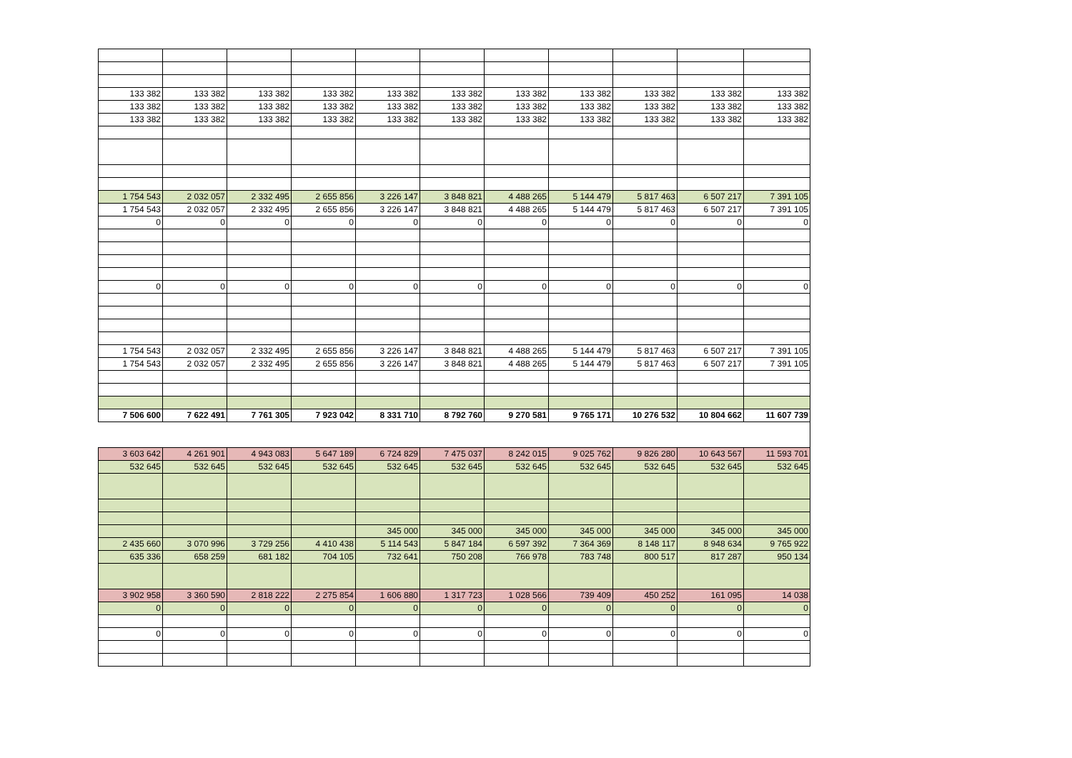| 133 382 | 133 382 | 133 382 | 133 382 | 133 382 | 133 382 | 133 382 | 133 382 | 133 382 | 133 382 | 133 382 |
| 133 382 | 133 382 | 133 382 | 133 382 | 133 382 | 133 382 | 133 382 | 133 382 | 133 382 | 133 382 | 133 382 |
| 133 382 | 133 382 | 133 382 | 133 382 | 133 382 | 133 382 | 133 382 | 133 382 | 133 382 | 133 382 | 133 382 |
| 1 754 543 | 2 032 057 | 2 332 495 | 2 655 856 | 3 226 147 | 3 848 821 | 4 488 265 | 5 144 479 | 5 817 463 | 6 507 217 | 7 391 105 |
| 1 754 543 | 2 032 057 | 2 332 495 | 2 655 856 | 3 226 147 | 3 848 821 | 4 488 265 | 5 144 479 | 5 817 463 | 6 507 217 | 7 391 105 |
| 0 | 0 | 0 | 0 | 0 | 0 | 0 | 0 | 0 | 0 | 0 |
| 0 | 0 | 0 | 0 | 0 | 0 | 0 | 0 | 0 | 0 | 0 |
| 1 754 543 | 2 032 057 | 2 332 495 | 2 655 856 | 3 226 147 | 3 848 821 | 4 488 265 | 5 144 479 | 5 817 463 | 6 507 217 | 7 391 105 |
| 1 754 543 | 2 032 057 | 2 332 495 | 2 655 856 | 3 226 147 | 3 848 821 | 4 488 265 | 5 144 479 | 5 817 463 | 6 507 217 | 7 391 105 |
| 7 506 600 | 7 622 491 | 7 761 305 | 7 923 042 | 8 331 710 | 8 792 760 | 9 270 581 | 9 765 171 | 10 276 532 | 10 804 662 | 11 607 739 |
| 3 603 642 | 4 261 901 | 4 943 083 | 5 647 189 | 6 724 829 | 7 475 037 | 8 242 015 | 9 025 762 | 9 826 280 | 10 643 567 | 11 593 701 |
| 532 645 | 532 645 | 532 645 | 532 645 | 532 645 | 532 645 | 532 645 | 532 645 | 532 645 | 532 645 | 532 645 |
| | | | | 345 000 | 345 000 | 345 000 | 345 000 | 345 000 | 345 000 | 345 000 |
| 2 435 660 | 3 070 996 | 3 729 256 | 4 410 438 | 5 114 543 | 5 847 184 | 6 597 392 | 7 364 369 | 8 148 117 | 8 948 634 | 9 765 922 |
| 635 336 | 658 259 | 681 182 | 704 105 | 732 641 | 750 208 | 766 978 | 783 748 | 800 517 | 817 287 | 950 134 |
| 3 902 958 | 3 360 590 | 2 818 222 | 2 275 854 | 1 606 880 | 1 317 723 | 1 028 566 | 739 409 | 450 252 | 161 095 | 14 038 |
| 0 | 0 | 0 | 0 | 0 | 0 | 0 | 0 | 0 | 0 | 0 |
| 0 | 0 | 0 | 0 | 0 | 0 | 0 | 0 | 0 | 0 | 0 |